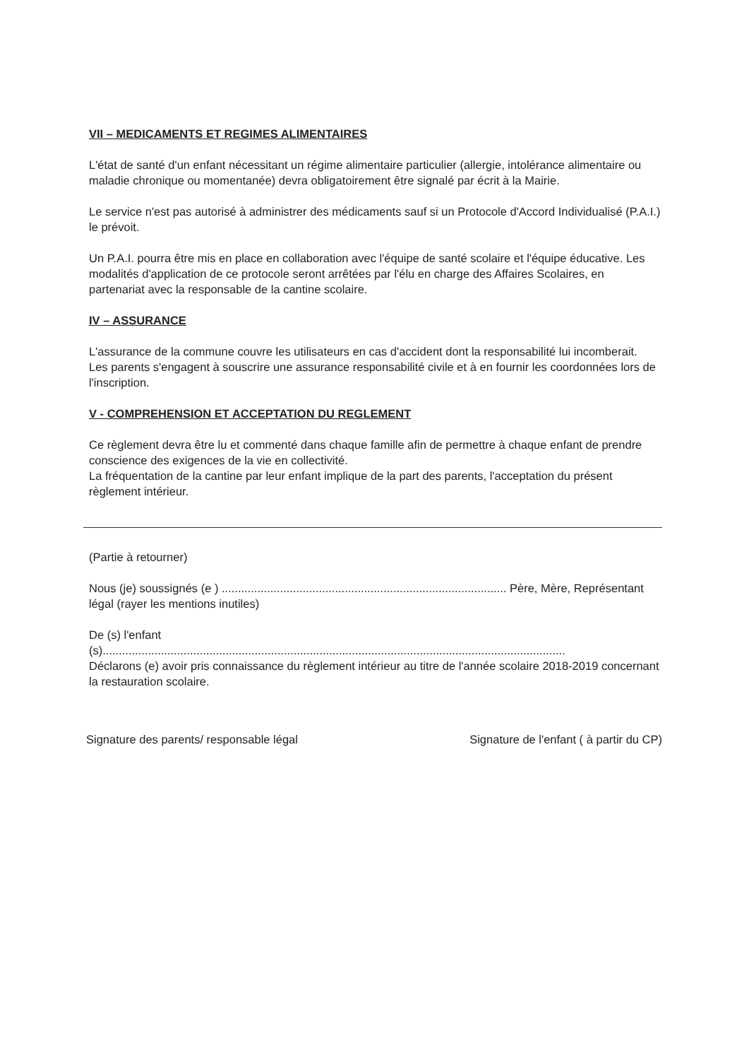VII – MEDICAMENTS ET REGIMES ALIMENTAIRES
L'état de santé d'un enfant nécessitant un régime alimentaire particulier (allergie, intolérance alimentaire ou maladie chronique ou momentanée) devra obligatoirement être signalé par écrit à la Mairie.
Le service n'est pas autorisé à administrer des médicaments sauf si un Protocole d'Accord Individualisé (P.A.I.) le prévoit.
Un P.A.I. pourra être mis en place en collaboration avec l'équipe de santé scolaire et l'équipe éducative. Les modalités d'application de ce protocole seront arrêtées par l'élu en charge des Affaires Scolaires, en partenariat avec la responsable de la cantine scolaire.
IV – ASSURANCE
L'assurance de la commune couvre les utilisateurs en cas d'accident dont la responsabilité lui incomberait.
Les parents s'engagent à souscrire une assurance responsabilité civile et à en fournir les coordonnées lors de l'inscription.
V - COMPREHENSION ET ACCEPTATION DU REGLEMENT
Ce règlement devra être lu et commenté dans chaque famille afin de permettre à chaque enfant de prendre conscience des exigences de la vie en collectivité.
La fréquentation de la cantine par leur enfant implique de la part des parents, l'acceptation du présent règlement intérieur.
(Partie à retourner)
Nous (je) soussignés (e ) ........................................................................................ Père, Mère, Représentant légal (rayer les mentions inutiles)
De (s) l'enfant
(s)...............................................................................................................................................
Déclarons (e) avoir pris connaissance du règlement intérieur au titre de l'année scolaire 2018-2019 concernant la restauration scolaire.
Signature des parents/ responsable légal Signature de l'enfant ( à partir du CP)